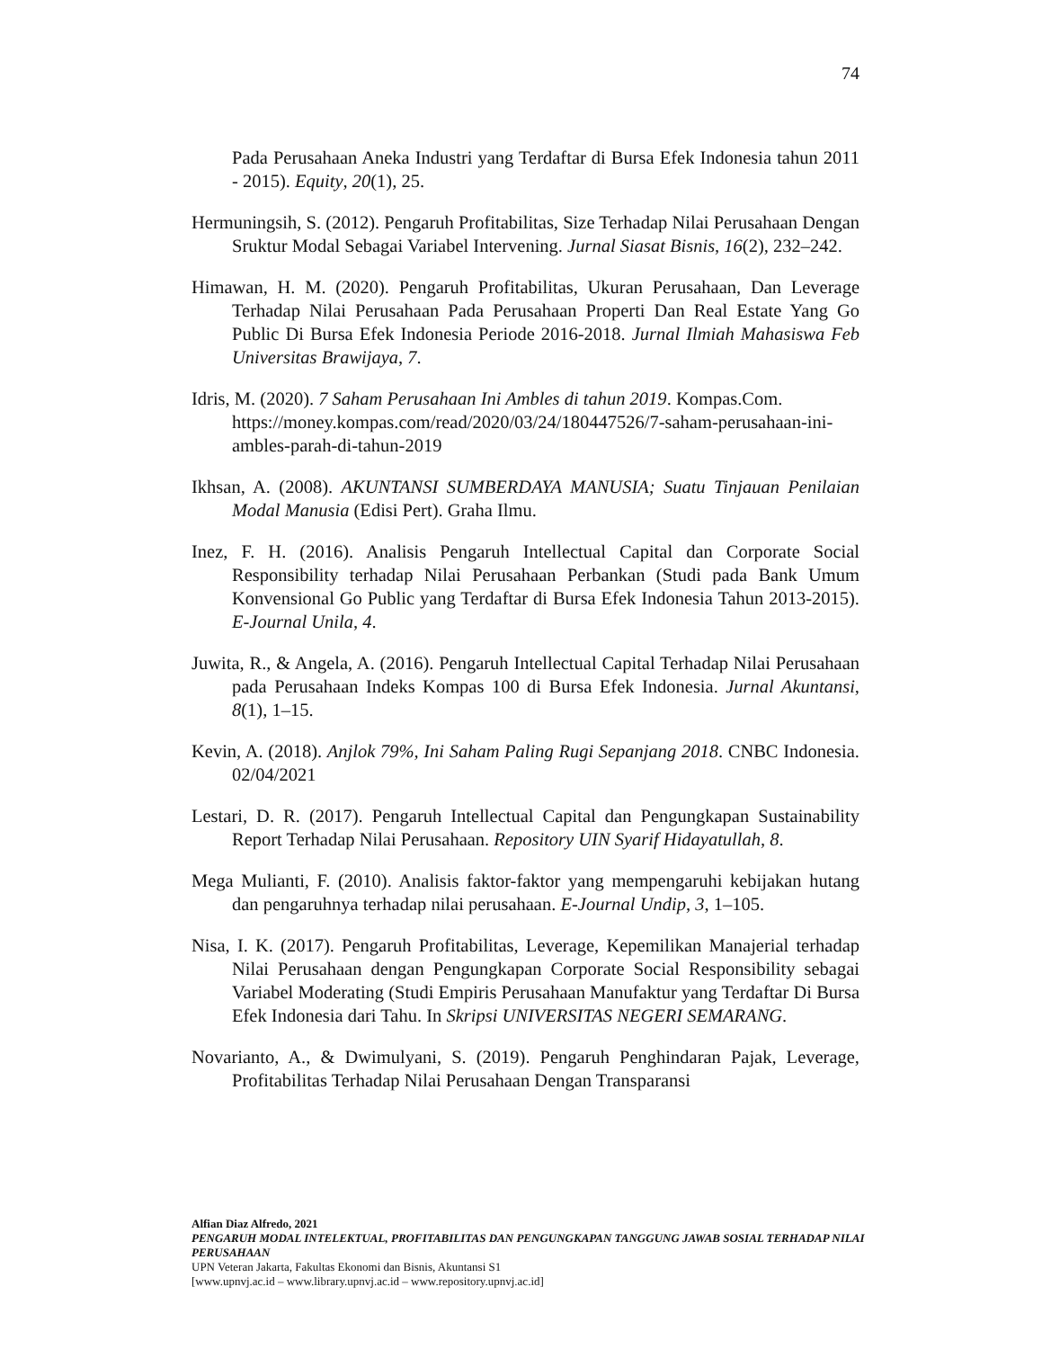74
Pada Perusahaan Aneka Industri yang Terdaftar di Bursa Efek Indonesia tahun 2011 - 2015). Equity, 20(1), 25.
Hermuningsih, S. (2012). Pengaruh Profitabilitas, Size Terhadap Nilai Perusahaan Dengan Sruktur Modal Sebagai Variabel Intervening. Jurnal Siasat Bisnis, 16(2), 232–242.
Himawan, H. M. (2020). Pengaruh Profitabilitas, Ukuran Perusahaan, Dan Leverage Terhadap Nilai Perusahaan Pada Perusahaan Properti Dan Real Estate Yang Go Public Di Bursa Efek Indonesia Periode 2016-2018. Jurnal Ilmiah Mahasiswa Feb Universitas Brawijaya, 7.
Idris, M. (2020). 7 Saham Perusahaan Ini Ambles di tahun 2019. Kompas.Com. https://money.kompas.com/read/2020/03/24/180447526/7-saham-perusahaan-ini-ambles-parah-di-tahun-2019
Ikhsan, A. (2008). AKUNTANSI SUMBERDAYA MANUSIA; Suatu Tinjauan Penilaian Modal Manusia (Edisi Pert). Graha Ilmu.
Inez, F. H. (2016). Analisis Pengaruh Intellectual Capital dan Corporate Social Responsibility terhadap Nilai Perusahaan Perbankan (Studi pada Bank Umum Konvensional Go Public yang Terdaftar di Bursa Efek Indonesia Tahun 2013-2015). E-Journal Unila, 4.
Juwita, R., & Angela, A. (2016). Pengaruh Intellectual Capital Terhadap Nilai Perusahaan pada Perusahaan Indeks Kompas 100 di Bursa Efek Indonesia. Jurnal Akuntansi, 8(1), 1–15.
Kevin, A. (2018). Anjlok 79%, Ini Saham Paling Rugi Sepanjang 2018. CNBC Indonesia. 02/04/2021
Lestari, D. R. (2017). Pengaruh Intellectual Capital dan Pengungkapan Sustainability Report Terhadap Nilai Perusahaan. Repository UIN Syarif Hidayatullah, 8.
Mega Mulianti, F. (2010). Analisis faktor-faktor yang mempengaruhi kebijakan hutang dan pengaruhnya terhadap nilai perusahaan. E-Journal Undip, 3, 1–105.
Nisa, I. K. (2017). Pengaruh Profitabilitas, Leverage, Kepemilikan Manajerial terhadap Nilai Perusahaan dengan Pengungkapan Corporate Social Responsibility sebagai Variabel Moderating (Studi Empiris Perusahaan Manufaktur yang Terdaftar Di Bursa Efek Indonesia dari Tahu. In Skripsi UNIVERSITAS NEGERI SEMARANG.
Novarianto, A., & Dwimulyani, S. (2019). Pengaruh Penghindaran Pajak, Leverage, Profitabilitas Terhadap Nilai Perusahaan Dengan Transparansi
Alfian Diaz Alfredo, 2021
PENGARUH MODAL INTELEKTUAL, PROFITABILITAS DAN PENGUNGKAPAN TANGGUNG JAWAB SOSIAL TERHADAP NILAI PERUSAHAAN
UPN Veteran Jakarta, Fakultas Ekonomi dan Bisnis, Akuntansi S1
[www.upnvj.ac.id – www.library.upnvj.ac.id – www.repository.upnvj.ac.id]